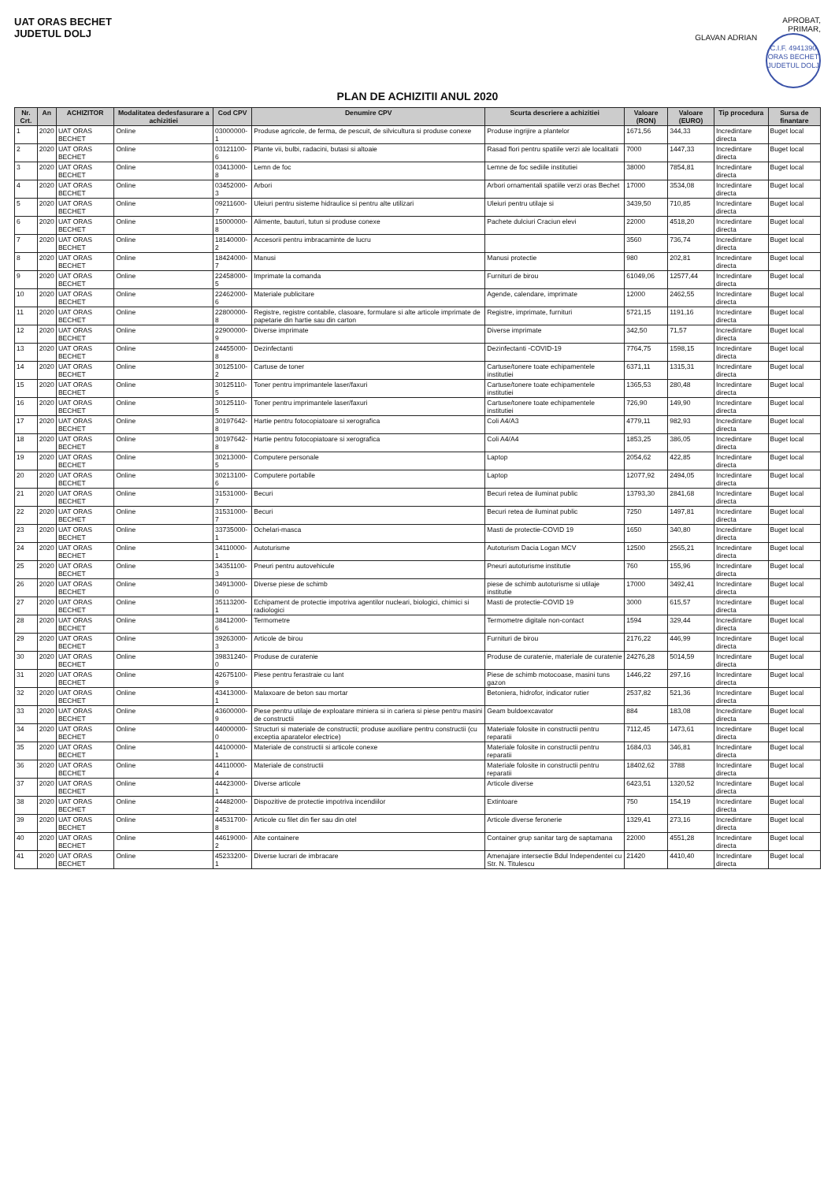UAT ORAS BECHET
JUDETUL DOLJ
APROBAT,
PRIMAR,
GLAVAN ADRIAN C.I.F. 4941390
ORAS BECHET
JUDETUL DOLJ
PLAN DE ACHIZITII ANUL 2020
| Nr. Crt. | An | ACHIZITOR | Modalitatea dedesfasurare a achizitiei | Cod CPV | Denumire CPV | Scurta descriere a achizitiei | Valoare (RON) | Valoare (EURO) | Tip procedura | Sursa de finantare |
| --- | --- | --- | --- | --- | --- | --- | --- | --- | --- | --- |
| 1 | 2020 | UAT ORAS BECHET | Online | 03000000-1 | Produse agricole, de ferma, de pescuit, de silvicultura si produse conexe | Produse ingrijire a plantelor | 1671,56 | 344,33 | Incredintare directa | Buget local |
| 2 | 2020 | UAT ORAS BECHET | Online | 03121100-6 | Plante vii, bulbi, radacini, butasi si altoaie | Rasad flori pentru spatiile verzi ale localitatii | 7000 | 1447,33 | Incredintare directa | Buget local |
| 3 | 2020 | UAT ORAS BECHET | Online | 03413000-8 | Lemn de foc | Lemne de foc sediile institutiei | 38000 | 7854,81 | Incredintare directa | Buget local |
| 4 | 2020 | UAT ORAS BECHET | Online | 03452000-3 | Arbori | Arbori ornamentali spatiile verzi oras Bechet | 17000 | 3534,08 | Incredintare directa | Buget local |
| 5 | 2020 | UAT ORAS BECHET | Online | 09211600-7 | Uleiuri pentru sisteme hidraulice si pentru alte utilizari | Uleiuri pentru utilaje si | 3439,50 | 710,85 | Incredintare directa | Buget local |
| 6 | 2020 | UAT ORAS BECHET | Online | 15000000-8 | Alimente, bauturi, tutun si produse conexe | Pachete dulciuri Craciun elevi | 22000 | 4518,20 | Incredintare directa | Buget local |
| 7 | 2020 | UAT ORAS BECHET | Online | 18140000-2 | Accesorii pentru imbracaminte de lucru | | 3560 | 736,74 | Incredintare directa | Buget local |
| 8 | 2020 | UAT ORAS BECHET | Online | 18424000-7 | Manusi | Manusi protectie | 980 | 202,81 | Incredintare directa | Buget local |
| 9 | 2020 | UAT ORAS BECHET | Online | 22458000-5 | Imprimate la comanda | Furnituri de birou | 61049,06 | 12577,44 | Incredintare directa | Buget local |
| 10 | 2020 | UAT ORAS BECHET | Online | 22462000-6 | Materiale publicitare | Agende, calendare, imprimate | 12000 | 2462,55 | Incredintare directa | Buget local |
| 11 | 2020 | UAT ORAS BECHET | Online | 22800000-8 | Registre, registre contabile, clasoare, formulare si alte articole imprimate de papetarie din hartie sau din carton | Registre, imprimate, furnituri | 5721,15 | 1191,16 | Incredintare directa | Buget local |
| 12 | 2020 | UAT ORAS BECHET | Online | 22900000-9 | Diverse imprimate | Diverse imprimate | 342,50 | 71,57 | Incredintare directa | Buget local |
| 13 | 2020 | UAT ORAS BECHET | Online | 24455000-8 | Dezinfectanti | Dezinfectanti -COVID-19 | 7764,75 | 1598,15 | Incredintare directa | Buget local |
| 14 | 2020 | UAT ORAS BECHET | Online | 30125100-2 | Cartuse de toner | Cartuse/tonere toate echipamentele institutiei | 6371,11 | 1315,31 | Incredintare directa | Buget local |
| 15 | 2020 | UAT ORAS BECHET | Online | 30125110-5 | Toner pentru imprimantele laser/faxuri | Cartuse/tonere toate echipamentele institutiei | 1365,53 | 280,48 | Incredintare directa | Buget local |
| 16 | 2020 | UAT ORAS BECHET | Online | 30125110-5 | Toner pentru imprimantele laser/faxuri | Cartuse/tonere toate echipamentele institutiei | 726,90 | 149,90 | Incredintare directa | Buget local |
| 17 | 2020 | UAT ORAS BECHET | Online | 30197642-8 | Hartie pentru fotocopiatoare si xerografica | Coli A4/A3 | 4779,11 | 982,93 | Incredintare directa | Buget local |
| 18 | 2020 | UAT ORAS BECHET | Online | 30197642-8 | Hartie pentru fotocopiatoare si xerografica | Coli A4/A4 | 1853,25 | 386,05 | Incredintare directa | Buget local |
| 19 | 2020 | UAT ORAS BECHET | Online | 30213000-5 | Computere personale | Laptop | 2054,62 | 422,85 | Incredintare directa | Buget local |
| 20 | 2020 | UAT ORAS BECHET | Online | 30213100-6 | Computere portabile | Laptop | 12077,92 | 2494,05 | Incredintare directa | Buget local |
| 21 | 2020 | UAT ORAS BECHET | Online | 31531000-7 | Becuri | Becuri retea de iluminat public | 13793,30 | 2841,68 | Incredintare directa | Buget local |
| 22 | 2020 | UAT ORAS BECHET | Online | 31531000-7 | Becuri | Becuri retea de iluminat public | 7250 | 1497,81 | Incredintare directa | Buget local |
| 23 | 2020 | UAT ORAS BECHET | Online | 33735000-1 | Ochelari-masca | Masti de protectie-COVID 19 | 1650 | 340,80 | Incredintare directa | Buget local |
| 24 | 2020 | UAT ORAS BECHET | Online | 34110000-1 | Autoturisme | Autoturism Dacia Logan MCV | 12500 | 2565,21 | Incredintare directa | Buget local |
| 25 | 2020 | UAT ORAS BECHET | Online | 34351100-3 | Pneuri pentru autovehicule | Pneuri autoturisme institutie | 760 | 155,96 | Incredintare directa | Buget local |
| 26 | 2020 | UAT ORAS BECHET | Online | 34913000-0 | Diverse piese de schimb | piese de schimb autoturisme si utilaje institutie | 17000 | 3492,41 | Incredintare directa | Buget local |
| 27 | 2020 | UAT ORAS BECHET | Online | 35113200-1 | Echipament de protectie impotriva agentilor nucleari, biologici, chimici si radiologici | Masti de protectie-COVID 19 | 3000 | 615,57 | Incredintare directa | Buget local |
| 28 | 2020 | UAT ORAS BECHET | Online | 38412000-6 | Termometre | Termometre digitale non-contact | 1594 | 329,44 | Incredintare directa | Buget local |
| 29 | 2020 | UAT ORAS BECHET | Online | 39263000-3 | Articole de birou | Furnituri de birou | 2176,22 | 446,99 | Incredintare directa | Buget local |
| 30 | 2020 | UAT ORAS BECHET | Online | 39831240-0 | Produse de curatenie | Produse de curatenie, materiale de curatenie | 24276,28 | 5014,59 | Incredintare directa | Buget local |
| 31 | 2020 | UAT ORAS BECHET | Online | 42675100-9 | Piese pentru ferastraie cu lant | Piese de schimb motocoase, masini tuns gazon | 1446,22 | 297,16 | Incredintare directa | Buget local |
| 32 | 2020 | UAT ORAS BECHET | Online | 43413000-1 | Malaxoare de beton sau mortar | Betoniera, hidrofor, indicator rutier | 2537,82 | 521,36 | Incredintare directa | Buget local |
| 33 | 2020 | UAT ORAS BECHET | Online | 43600000-9 | Piese pentru utilaje de exploatare miniera si in cariera si piese pentru masini de constructii | Geam buldoexcavator | 884 | 183,08 | Incredintare directa | Buget local |
| 34 | 2020 | UAT ORAS BECHET | Online | 44000000-0 | Structuri si materiale de constructii; produse auxiliare pentru constructii (cu exceptia aparatelor electrice) | Materiale folosite in constructii pentru reparatii | 7112,45 | 1473,61 | Incredintare directa | Buget local |
| 35 | 2020 | UAT ORAS BECHET | Online | 44100000-1 | Materiale de constructii si articole conexe | Materiale folosite in constructii pentru reparatii | 1684,03 | 346,81 | Incredintare directa | Buget local |
| 36 | 2020 | UAT ORAS BECHET | Online | 44110000-4 | Materiale de constructii | Materiale folosite in constructii pentru reparatii | 18402,62 | 3788 | Incredintare directa | Buget local |
| 37 | 2020 | UAT ORAS BECHET | Online | 44423000-1 | Diverse articole | Articole diverse | 6423,51 | 1320,52 | Incredintare directa | Buget local |
| 38 | 2020 | UAT ORAS BECHET | Online | 44482000-2 | Dispozitive de protectie impotriva incendiilor | Extintoare | 750 | 154,19 | Incredintare directa | Buget local |
| 39 | 2020 | UAT ORAS BECHET | Online | 44531700-8 | Articole cu filet din fier sau din otel | Articole diverse feronerie | 1329,41 | 273,16 | Incredintare directa | Buget local |
| 40 | 2020 | UAT ORAS BECHET | Online | 44619000-2 | Alte containere | Container grup sanitar targ de saptamana | 22000 | 4551,28 | Incredintare directa | Buget local |
| 41 | 2020 | UAT ORAS BECHET | Online | 45233200-1 | Diverse lucrari de imbracare | Amenajare intersectie Bdul Independentei cu Str. N. Titulescu | 21420 | 4410,40 | Incredintare directa | Buget local |